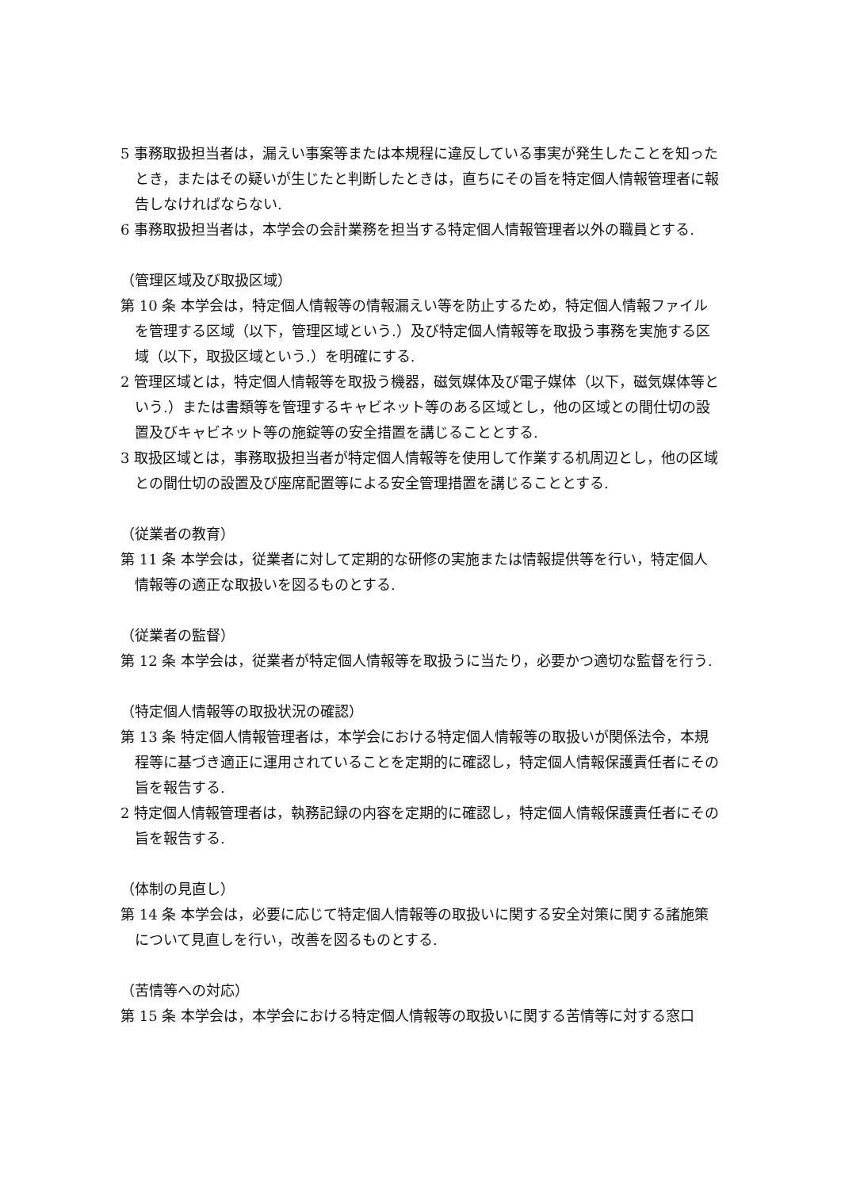5 事務取扱担当者は，漏えい事案等または本規程に違反している事実が発生したことを知ったとき，またはその疑いが生じたと判断したときは，直ちにその旨を特定個人情報管理者に報告しなければならない.
6 事務取扱担当者は，本学会の会計業務を担当する特定個人情報管理者以外の職員とする.
（管理区域及び取扱区域）
第 10 条 本学会は，特定個人情報等の情報漏えい等を防止するため，特定個人情報ファイルを管理する区域（以下，管理区域という.）及び特定個人情報等を取扱う事務を実施する区域（以下，取扱区域という.）を明確にする.
2 管理区域とは，特定個人情報等を取扱う機器，磁気媒体及び電子媒体（以下，磁気媒体等という.）または書類等を管理するキャビネット等のある区域とし，他の区域との間仕切の設置及びキャビネット等の施錠等の安全措置を講じることとする.
3 取扱区域とは，事務取扱担当者が特定個人情報等を使用して作業する机周辺とし，他の区域との間仕切の設置及び座席配置等による安全管理措置を講じることとする.
（従業者の教育）
第 11 条 本学会は，従業者に対して定期的な研修の実施または情報提供等を行い，特定個人情報等の適正な取扱いを図るものとする.
（従業者の監督）
第 12 条 本学会は，従業者が特定個人情報等を取扱うに当たり，必要かつ適切な監督を行う.
（特定個人情報等の取扱状況の確認）
第 13 条 特定個人情報管理者は，本学会における特定個人情報等の取扱いが関係法令，本規程等に基づき適正に運用されていることを定期的に確認し，特定個人情報保護責任者にその旨を報告する.
2 特定個人情報管理者は，執務記録の内容を定期的に確認し，特定個人情報保護責任者にその旨を報告する.
（体制の見直し）
第 14 条 本学会は，必要に応じて特定個人情報等の取扱いに関する安全対策に関する諸施策について見直しを行い，改善を図るものとする.
（苦情等への対応）
第 15 条 本学会は，本学会における特定個人情報等の取扱いに関する苦情等に対する窓口